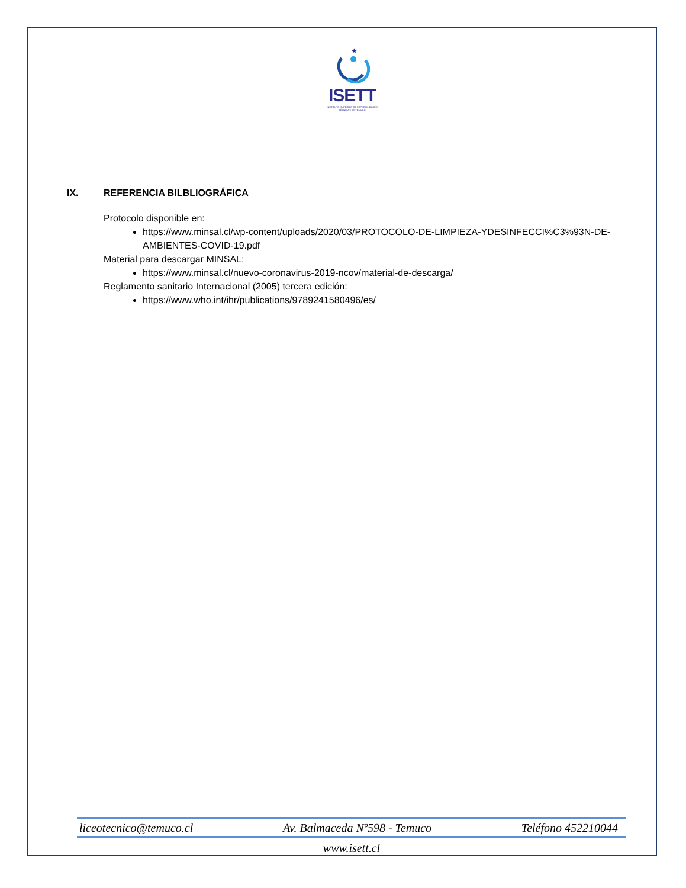★
ISETT
INSTITUTO SUPERIOR DE ESPECIALIDADES TÉCNICAS DE TEMUCO
IX. REFERENCIA BILBLIOGRÁFICA
Protocolo disponible en:
https://www.minsal.cl/wp-content/uploads/2020/03/PROTOCOLO-DE-LIMPIEZA-YDESINFECCI%C3%93N-DE-AMBIENTES-COVID-19.pdf
Material para descargar MINSAL:
https://www.minsal.cl/nuevo-coronavirus-2019-ncov/material-de-descarga/
Reglamento sanitario Internacional (2005) tercera edición:
https://www.who.int/ihr/publications/9789241580496/es/
liceotecnico@temuco.cl Av. Balmaceda Nº598 - Temuco Teléfono 452210044
www.isett.cl